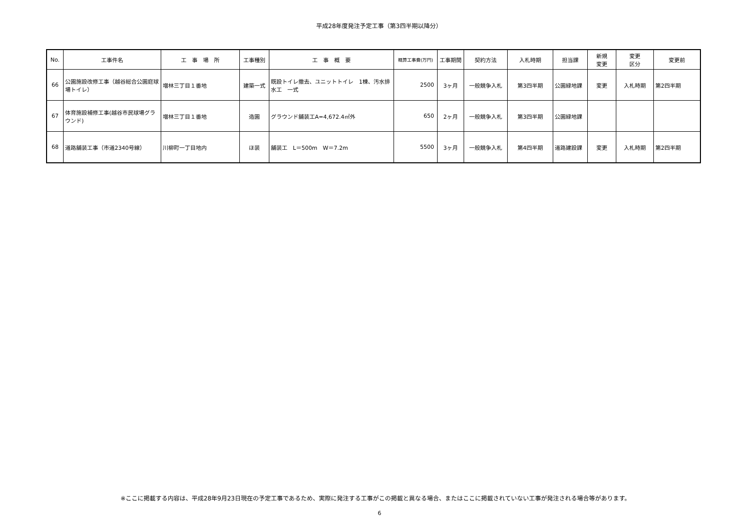平成28年度発注予定工事（第3四半期以降分）
| No. | 工事件名 | 工 事 場 所 | 工事種別 | 工 事 概 要 | 概算工事費(万円) | 工事期間 | 契約方法 | 入札時期 | 担当課 | 新規 変更 | 変更 区分 | 変更前 |
| --- | --- | --- | --- | --- | --- | --- | --- | --- | --- | --- | --- | --- |
| 66 | 公園施設改修工事（越谷総合公園庭球場トイレ） | 増林三丁目１番地 | 建築一式 | 既設トイレ撤去、ユニットトイレ 1棟、汚水排水工 一式 | 2500 | 3ヶ月 | 一般競争入札 | 第3四半期 | 公園緑地課 | 変更 | 入札時期 | 第2四半期 |
| 67 | 体育施設補修工事(越谷市民球場グラウンド) | 増林三丁目１番地 | 造園 | グラウンド舗装工A=4,672.4㎡外 | 650 | 2ヶ月 | 一般競争入札 | 第3四半期 | 公園緑地課 | | | |
| 68 | 道路舗装工事（市道2340号線） | 川柳町一丁目地内 | ほ装 | 舗装工 L＝500m W＝7.2m | 5500 | 3ヶ月 | 一般競争入札 | 第4四半期 | 道路建設課 | 変更 | 入札時期 | 第2四半期 |
※ここに掲載する内容は、平成28年9月23日現在の予定工事であるため、実際に発注する工事がこの掲載と異なる場合、またはここに掲載されていない工事が発注される場合等があります。
6